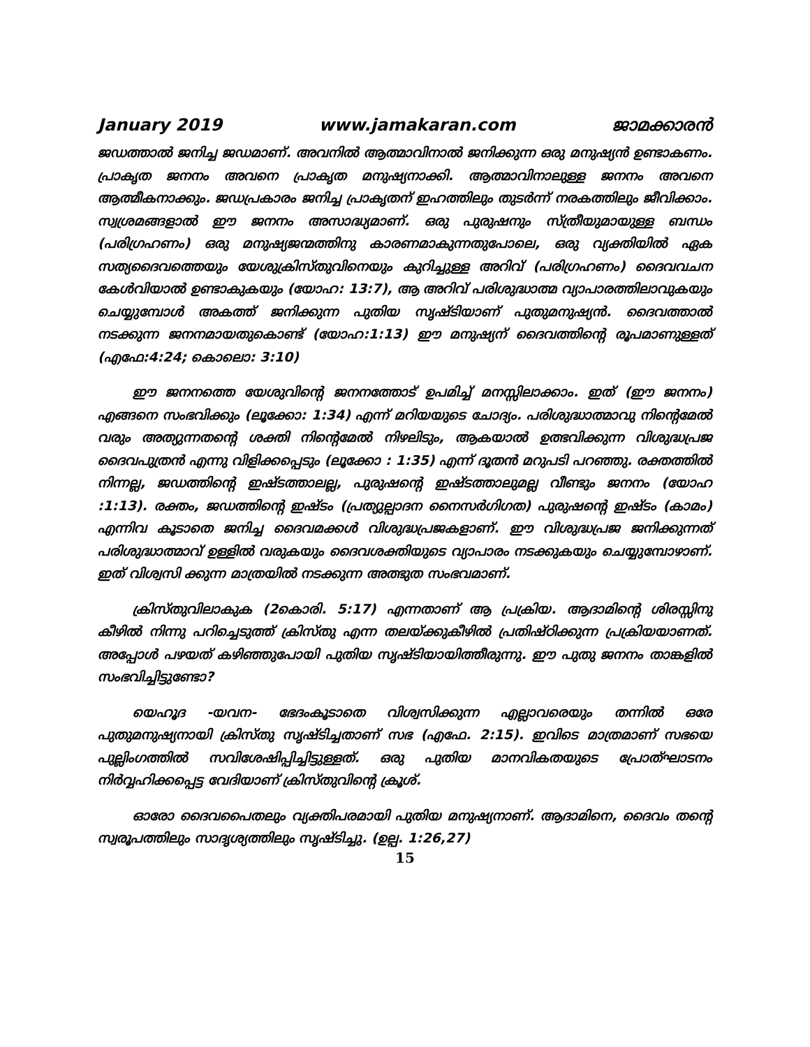January 2019 www.jamakaran.com ജാമക്കാരൻ
ജഡത്താൽ ജനിച്ച ജഡമാണ്. അവനിൽ ആത്മാവിനാൽ ജനിക്കുന്ന ഒരു മനുഷ്യൻ ഉണ്ടാകണം. പ്രാകൃത ജനനം അവനെ പ്രാകൃത മനുഷ്യനാക്കി. ആത്മാവിനാലുള്ള ജനനം അവനെ ആത്മീകനാക്കും. ജഡപ്രകാരം ജനിച്ച പ്രാകൃതന് ഇഹത്തിലും തുടർന്ന് നരകത്തിലും ജീവിക്കാം. സ്വശ്രമങ്ങളാൽ ഈ ജനനം അസാദ്ധ്യമാണ്. ഒരു പുരുഷനും സ്ത്രീയുമായുള്ള ബന്ധം (പരിഗ്രഹണം) ഒരു മനുഷ്യജന്മത്തിനു കാരണമാകുന്നതുപോലെ, ഒരു വ്യക്തിയിൽ ഏക സത്യദൈവത്തെയും യേശുക്രിസ്തുവിനെയും കുറിച്ചുള്ള അറിവ് (പരിഗ്രഹണം) ദൈവവചന കേൾവിയാൽ ഉണ്ടാകുകയും (യോഹ: 13:7), ആ അറിവ് പരിശുദ്ധാത്മ വ്യാപാരത്തിലാവുകയും ചെയ്യുമ്പോൾ അകത്ത് ജനിക്കുന്ന പുതിയ സൃഷ്ടിയാണ് പുതുമനുഷ്യൻ. ദൈവത്താൽ നടക്കുന്ന ജനനമായതുകൊണ്ട് (യോഹ:1:13) ഈ മനുഷ്യന് ദൈവത്തിന്റെ രൂപമാണുള്ളത് (എഫേ:4:24; കൊലൊ: 3:10)
ഈ ജനനത്തെ യേശുവിന്റെ ജനനത്തോട് ഉപമിച്ച് മനസ്സിലാക്കാം. ഇത് (ഈ ജനനം) എങ്ങനെ സംഭവിക്കും (ലൂക്കോ: 1:34) എന്ന് മറിയയുടെ ചോദ്യം. പരിശുദ്ധാത്മാവു നിന്റെമേൽ വരും അത്യുന്നതന്റെ ശക്തി നിന്റെമേൽ നിഴലിടും, ആകയാൽ ഉത്ഭവിക്കുന്ന വിശുദ്ധപ്രജ ദൈവപുത്രൻ എന്നു വിളിക്കപ്പെടും (ലൂക്കോ : 1:35) എന്ന് ദൂതൻ മറുപടി പറഞ്ഞു. രക്തത്തിൽ നിന്നല്ല, ജഡത്തിന്റെ ഇഷ്ടത്താലല്ല, പുരുഷന്റെ ഇഷ്ടത്താലുമല്ല വീണ്ടും ജനനം (യോഹ :1:13). രക്തം, ജഡത്തിന്റെ ഇഷ്ടം (പ്രത്യുല്പാദന നൈസർഗിഗത) പുരുഷന്റെ ഇഷ്ടം (കാമം) എന്നിവ കൂടാതെ ജനിച്ച ദൈവമക്കൾ വിശുദ്ധപ്രജകളാണ്. ഈ വിശുദ്ധപ്രജ ജനിക്കുന്നത് പരിശുദ്ധാത്മാവ് ഉള്ളിൽ വരുകയും ദൈവശക്തിയുടെ വ്യാപാരം നടക്കുകയും ചെയ്യുമ്പോഴാണ്. ഇത് വിശ്വസി ക്കുന്ന മാത്രയിൽ നടക്കുന്ന അത്ഭുത സംഭവമാണ്.
ക്രിസ്തുവിലാകുക (2കൊരി. 5:17) എന്നതാണ് ആ പ്രക്രിയ. ആദാമിന്റെ ശിരസ്സിനു കീഴിൽ നിന്നു പറിച്ചെടുത്ത് ക്രിസ്തു എന്ന തലയ്ക്കുകീഴിൽ പ്രതിഷ്ഠിക്കുന്ന പ്രക്രിയയാണത്. അപ്പോൾ പഴയത് കഴിഞ്ഞുപോയി പുതിയ സൃഷ്ടിയായിത്തീരുന്നു. ഈ പുതു ജനനം താങ്കളിൽ സംഭവിച്ചിട്ടുണ്ടോ?
യെഹൂദ -യവന- ഭേദംകൂടാതെ വിശ്വസിക്കുന്ന എല്ലാവരെയും തന്നിൽ ഒരേ പുതുമനുഷ്യനായി ക്രിസ്തു സൃഷ്ടിച്ചതാണ് സഭ (എഫേ. 2:15). ഇവിടെ മാത്രമാണ് സഭയെ പുല്ലിംഗത്തിൽ സവിശേഷിപ്പിച്ചിട്ടുള്ളത്. ഒരു പുതിയ മാനവികതയുടെ പ്രോത്ഘാടനം നിർവ്വഹിക്കപ്പെട്ട വേദിയാണ് ക്രിസ്തുവിന്റെ ക്രൂശ്.
ഓരോ ദൈവപൈതലും വ്യക്തിപരമായി പുതിയ മനുഷ്യനാണ്. ആദാമിനെ, ദൈവം തന്റെ സ്വരൂപത്തിലും സാദൃശ്യത്തിലും സൃഷ്ടിച്ചു. (ഉല്പ. 1:26,27)
15